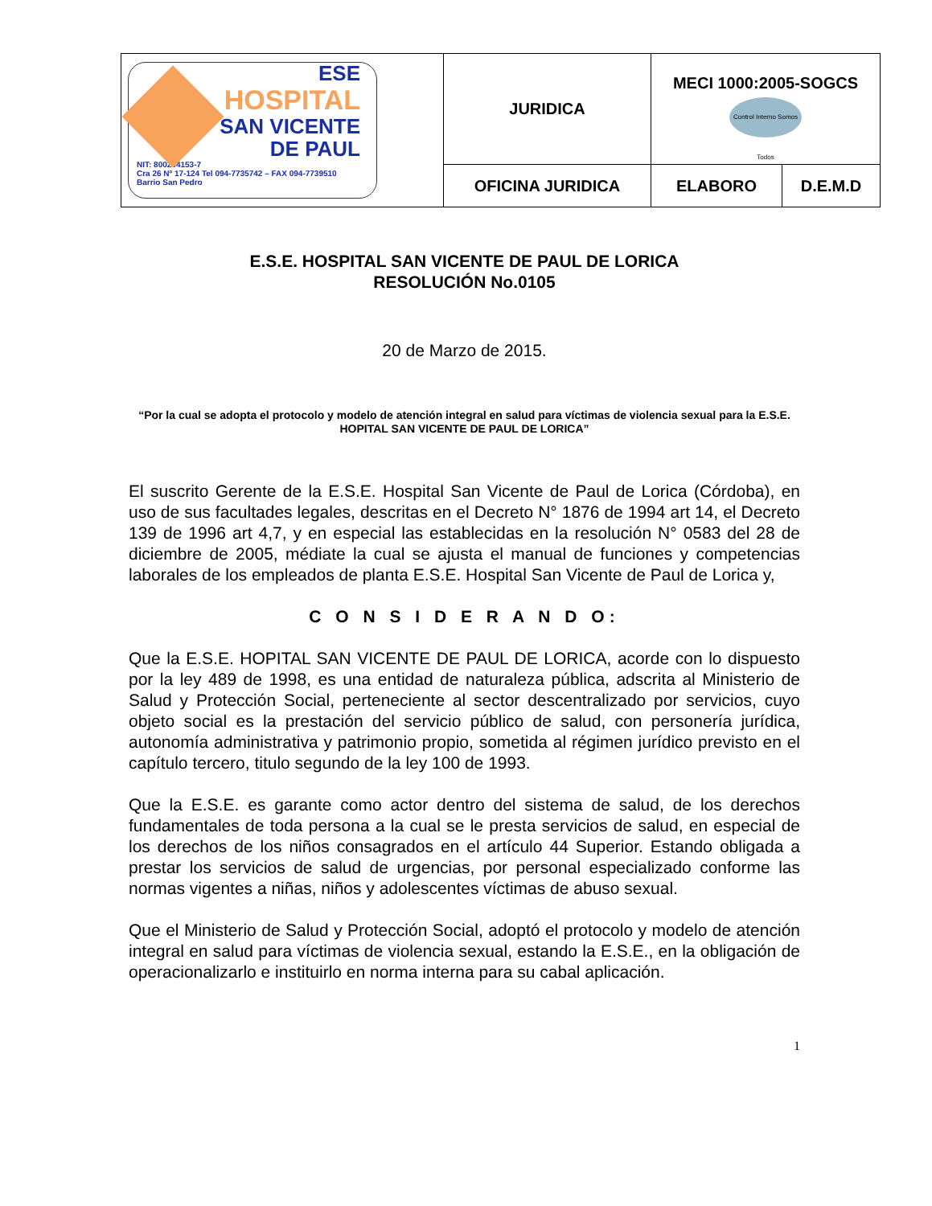| ESE HOSPITAL SAN VICENTE DE PAUL NIT: 800204153-7 Cra 26 Nº 17-124 Tel 094-7735742 – FAX 094-7739510 Barrio San Pedro | JURIDICA | MECI 1000:2005-SOGCS Control Interno Somos Todos | |
| | OFICINA JURIDICA | ELABORO | D.E.M.D |
E.S.E. HOSPITAL SAN VICENTE DE PAUL DE LORICA
RESOLUCIÓN No.0105
20 de Marzo de 2015.
“Por la cual se adopta el protocolo y modelo de atención integral en salud para víctimas de violencia sexual para la E.S.E. HOPITAL SAN VICENTE DE PAUL DE LORICA”
El suscrito Gerente de la E.S.E. Hospital San Vicente de Paul de Lorica (Córdoba), en uso de sus facultades legales, descritas en el Decreto N° 1876 de 1994 art 14, el Decreto 139 de 1996 art 4,7, y en especial las establecidas en la resolución N° 0583 del 28 de diciembre de 2005, médiate la cual se ajusta el manual de funciones y competencias laborales de los empleados de planta E.S.E. Hospital San Vicente de Paul de Lorica y,
C O N S I D E R A N D O:
Que la E.S.E. HOPITAL SAN VICENTE DE PAUL DE LORICA, acorde con lo dispuesto por la ley 489 de 1998, es una entidad de naturaleza pública, adscrita al Ministerio de Salud y Protección Social, perteneciente al sector descentralizado por servicios, cuyo objeto social es la prestación del servicio público de salud, con personería jurídica, autonomía administrativa y patrimonio propio, sometida al régimen jurídico previsto en el capítulo tercero, titulo segundo de la ley 100 de 1993.
Que la E.S.E. es garante como actor dentro del sistema de salud, de los derechos fundamentales de toda persona a la cual se le presta servicios de salud, en especial de los derechos de los niños consagrados en el artículo 44 Superior. Estando obligada a prestar los servicios de salud de urgencias, por personal especializado conforme las normas vigentes a niñas, niños y adolescentes víctimas de abuso sexual.
Que el Ministerio de Salud y Protección Social, adoptó el protocolo y modelo de atención integral en salud para víctimas de violencia sexual, estando la E.S.E., en la obligación de operacionalizarlo e instituirlo en norma interna para su cabal aplicación.
1